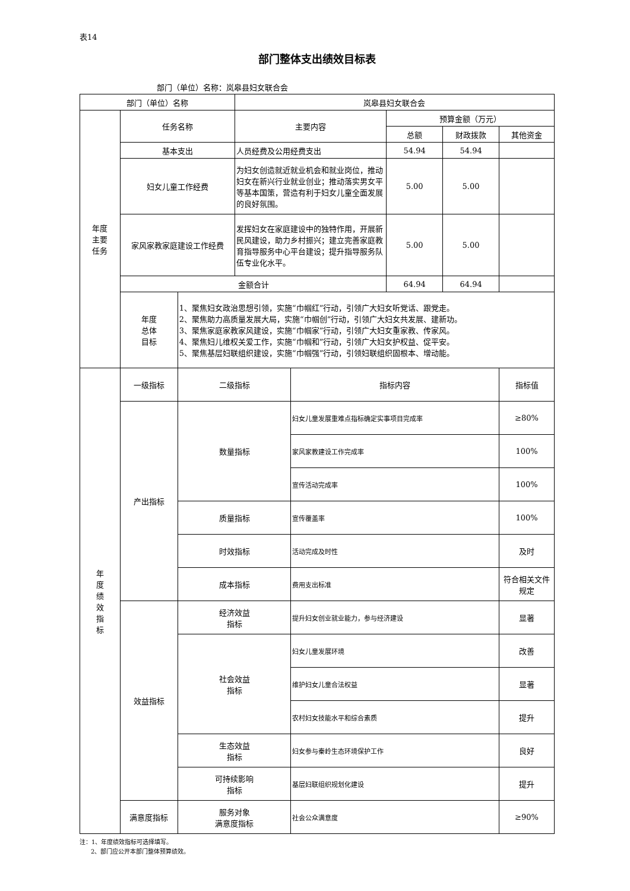表14
部门整体支出绩效目标表
部门（单位）名称：岚皋县妇女联合会
| 部门（单位）名称 | | | 岚皋县妇女联合会 | | | | |
| 年度 主要 任务 | 任务名称 | | 主要内容 | | 预算金额（万元） | | |
| | | | | | 总额 | 财政拨款 | 其他资金 |
| | 基本支出 | | 人员经费及公用经费支出 | | 54.94 | 54.94 | |
| | 妇女儿童工作经费 | | 为妇女创造就近就业机会和就业岗位，推动妇女在新兴行业就业创业；推动落实男女平等基本国策，营造有利于妇女儿童全面发展的良好氛围。 | | 5.00 | 5.00 | |
| | 家风家教家庭建设工作经费 | | 发挥妇女在家庭建设中的独特作用，开展新民风建设，助力乡村振兴；建立完善家庭教育指导服务中心平台建设；提升指导服务队伍专业化水平。 | | 5.00 | 5.00 | |
| | 金额合计 | | | | 64.94 | 64.94 | |
| | 年度 总体 目标 | 1、聚焦妇女政治思想引领，实施“巾帼红”行动，引领广大妇女听党话、跟党走。 2、聚焦助力高质量发展大局，实施“巾帼创”行动，引领广大妇女共发展、建新功。 3、聚焦家庭家教家风建设，实施“巾帼家”行动，引领广大妇女重家教、传家风。 4、聚焦妇儿维权关爱工作，实施“巾帼和”行动，引领广大妇女护权益、促平安。 5、聚焦基层妇联组织建设，实施“巾帼强”行动，引领妇联组织固根本、增动能。 | | | | | |
| 年 度 绩 效 指 标 | 一级指标 | 二级指标 | | 指标内容 | | | 指标值 |
| | 产出指标 | 数量指标 | | 妇女儿童发展重难点指标确定实事项目完成率 | | | ≥80% |
| | | | | 家风家教建设工作完成率 | | | 100% |
| | | | | 宣传活动完成率 | | | 100% |
| | | 质量指标 | | 宣传覆盖率 | | | 100% |
| | | 时效指标 | | 活动完成及时性 | | | 及时 |
| | | 成本指标 | | 费用支出标准 | | | 符合相关文件规定 |
| | 效益指标 | 经济效益 指标 | | 提升妇女创业就业能力，参与经济建设 | | | 显著 |
| | | 社会效益 指标 | | 妇女儿童发展环境 | | | 改善 |
| | | | | 维护妇女儿童合法权益 | | | 显著 |
| | | | | 农村妇女技能水平和综合素质 | | | 提升 |
| | | 生态效益 指标 | | 妇女参与秦岭生态环境保护工作 | | | 良好 |
| | | 可持续影响 指标 | | 基层妇联组织规划化建设 | | | 提升 |
| | 满意度指标 | 服务对象 满意度指标 | | 社会公众满意度 | | | ≥90% |
注：1、年度绩效指标可选择填写。
2、部门应公开本部门整体预算绩效。